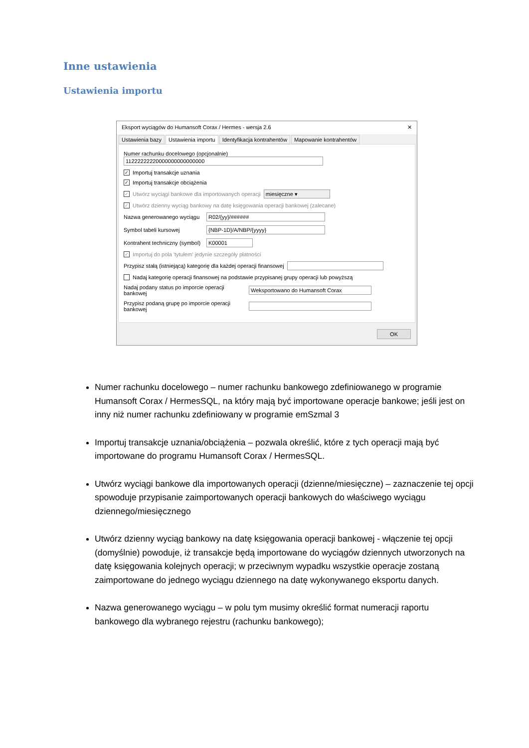Inne ustawienia
Ustawienia importu
Eksport wyciągów do Humansoft Corax / Hermes - wersja 2.6 ✕
Ustawienia bazy Ustawienia importu Identyfikacja kontrahentów Mapowanie kontrahentów
Numer rachunku docelowego (opcjonalnie)
11222222220000000000000000
✓ Importuj transakcje uznania
✓ Importuj transakcje obciążenia
✓ Utwórz wyciągi bankowe dla importowanych operacji miesięczne ▾
✓ Utwórz dzienny wyciąg bankowy na datę księgowania operacji bankowej (zalecane)
Nazwa generowanego wyciągu R02/{yy}/######
Symbol tabeli kursowej {NBP-1D}/A/NBP/{yyyy}
Kontrahent techniczny (symbol) K00001
✓ Importuj do pola 'tytułem' jedynie szczegóły płatności
Przypisz stałą (istniejącą) kategorię dla każdej operacji finansowej
Nadaj kategorię operacji finansowej na podstawie przypisanej grupy operacji lub powyższą
Nadaj podany status po imporcie operacji bankowej Weksportowano do Humansoft Corax
Przypisz podaną grupę po imporcie operacji bankowej
OK
Numer rachunku docelowego – numer rachunku bankowego zdefiniowanego w programie Humansoft Corax / HermesSQL, na który mają być importowane operacje bankowe; jeśli jest on inny niż numer rachunku zdefiniowany w programie emSzmal 3
Importuj transakcje uznania/obciążenia – pozwala określić, które z tych operacji mają być importowane do programu Humansoft Corax / HermesSQL.
Utwórz wyciągi bankowe dla importowanych operacji (dzienne/miesięczne) – zaznaczenie tej opcji spowoduje przypisanie zaimportowanych operacji bankowych do właściwego wyciągu dziennego/miesięcznego
Utwórz dzienny wyciąg bankowy na datę księgowania operacji bankowej - włączenie tej opcji (domyślnie) powoduje, iż transakcje będą importowane do wyciągów dziennych utworzonych na datę księgowania kolejnych operacji; w przeciwnym wypadku wszystkie operacje zostaną zaimportowane do jednego wyciągu dziennego na datę wykonywanego eksportu danych.
Nazwa generowanego wyciągu – w polu tym musimy określić format numeracji raportu bankowego dla wybranego rejestru (rachunku bankowego);